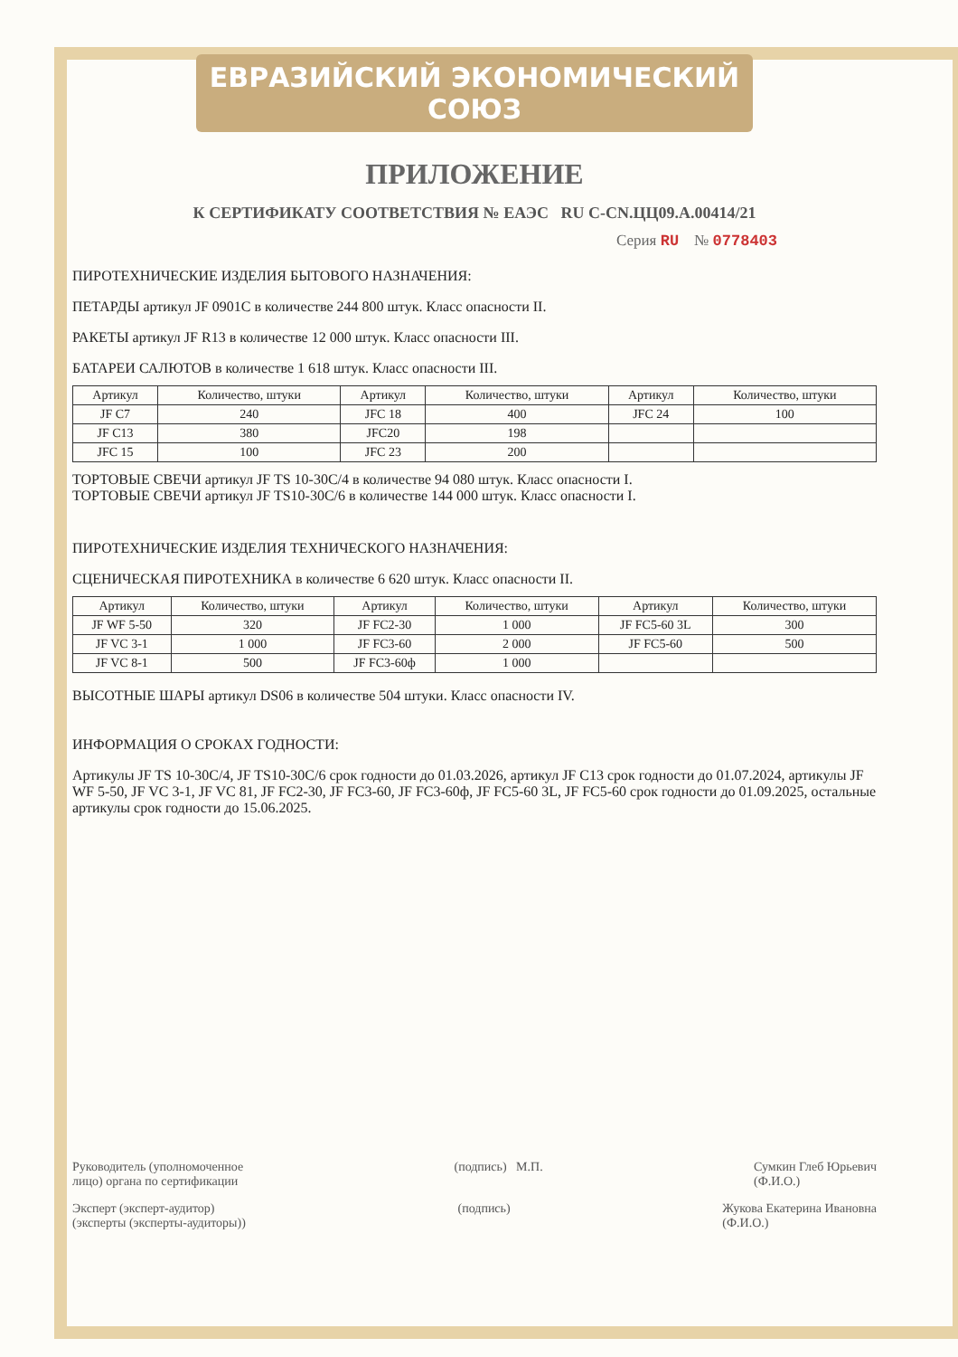ЕВРАЗИЙСКИЙ ЭКОНОМИЧЕСКИЙ СОЮЗ
ПРИЛОЖЕНИЕ
К СЕРТИФИКАТУ СООТВЕТСТВИЯ № ЕАЭС RU C-CN.ЦЦ09.А.00414/21
Серия RU № 0778403
ПИРОТЕХНИЧЕСКИЕ ИЗДЕЛИЯ БЫТОВОГО НАЗНАЧЕНИЯ:
ПЕТАРДЫ артикул JF 0901C в количестве 244 800 штук. Класс опасности II.
РАКЕТЫ артикул JF R13 в количестве 12 000 штук. Класс опасности III.
БАТАРЕИ САЛЮТОВ в количестве 1 618 штук. Класс опасности III.
| Артикул | Количество, штуки | Артикул | Количество, штуки | Артикул | Количество, штуки |
| --- | --- | --- | --- | --- | --- |
| JF C7 | 240 | JFC 18 | 400 | JFC 24 | 100 |
| JF C13 | 380 | JFC20 | 198 | | |
| JFC 15 | 100 | JFC 23 | 200 | | |
ТОРТОВЫЕ СВЕЧИ артикул JF TS 10-30C/4 в количестве 94 080 штук. Класс опасности I.
ТОРТОВЫЕ СВЕЧИ артикул JF TS10-30C/6 в количестве 144 000 штук. Класс опасности I.
ПИРОТЕХНИЧЕСКИЕ ИЗДЕЛИЯ ТЕХНИЧЕСКОГО НАЗНАЧЕНИЯ:
СЦЕНИЧЕСКАЯ ПИРОТЕХНИКА в количестве 6 620 штук. Класс опасности II.
| Артикул | Количество, штуки | Артикул | Количество, штуки | Артикул | Количество, штуки |
| --- | --- | --- | --- | --- | --- |
| JF WF 5-50 | 320 | JF FC2-30 | 1 000 | JF FC5-60 3L | 300 |
| JF VC 3-1 | 1 000 | JF FC3-60 | 2 000 | JF FC5-60 | 500 |
| JF VC 8-1 | 500 | JF FC3-60ф | 1 000 | | |
ВЫСОТНЫЕ ШАРЫ артикул DS06 в количестве 504 штуки. Класс опасности IV.
ИНФОРМАЦИЯ О СРОКАХ ГОДНОСТИ:
Артикулы JF TS 10-30C/4, JF TS10-30C/6 срок годности до 01.03.2026, артикул JF C13 срок годности до 01.07.2024, артикулы JF WF 5-50, JF VC 3-1, JF VC 81, JF FC2-30, JF FC3-60, JF FC3-60ф, JF FC5-60 3L, JF FC5-60 срок годности до 01.09.2025, остальные артикулы срок годности до 15.06.2025.
Руководитель (уполномоченное
лицо) органа по сертификации (подпись) М.П. Сумкин Глеб Юрьевич
(Ф.И.О.)
Эксперт (эксперт-аудитор)
(эксперты (эксперты-аудиторы)) (подпись) Жукова Екатерина Ивановна
(Ф.И.О.)